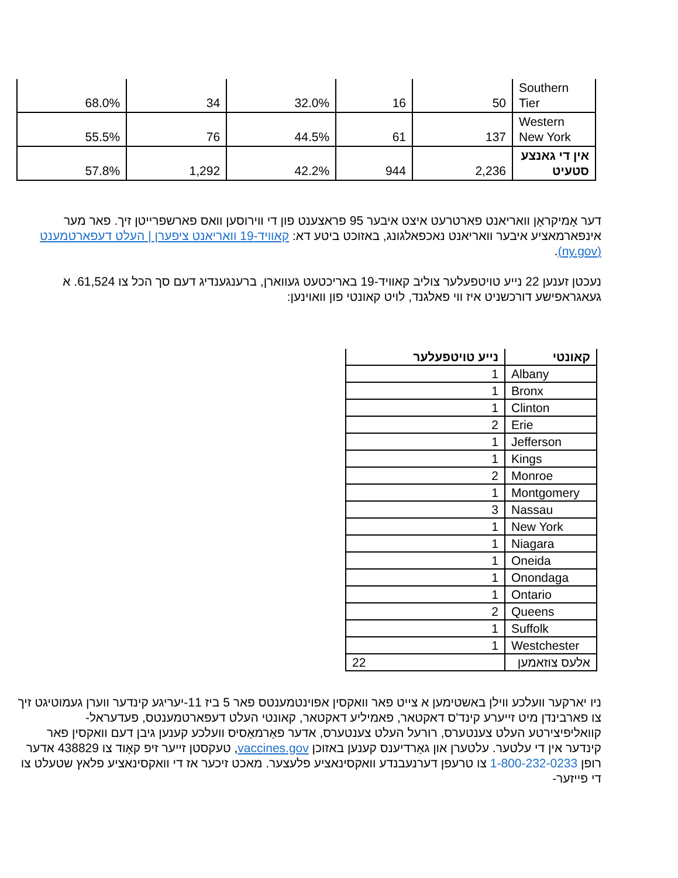| Southern Tier | 50 | 16 | 32.0% | 34 | 68.0% |
| Western New York | 137 | 61 | 44.5% | 76 | 55.5% |
| אין די גאנצע סטעיט | 2,236 | 944 | 42.2% | 1,292 | 57.8% |
דער אָמיקראָן וואריאנט פארטרעט איצט איבער 95 פראצענט פון די ווירוסען וואס פארשפרייטן זיך. פאר מער אינפארמאציע איבער וואריאנט נאכפאלגונג, באזוכט ביטע דא: קאוויד-19 וואריאנט ציפערן | העלט דעפארטמענט (ny.gov).
נעכטן זענען 22 נייע טויטפעלער צוליב קאוויד-19 באריכטעט געווארן, ברענגענדיג דעם סך הכל צו 61,524. א געאגראפישע דורכשניט איז ווי פאלגנד, לויט קאונטי פון וואוינען:
| קאונטי | נייע טויטפעלער |
| --- | --- |
| Albany | 1 |
| Bronx | 1 |
| Clinton | 1 |
| Erie | 2 |
| Jefferson | 1 |
| Kings | 1 |
| Monroe | 2 |
| Montgomery | 1 |
| Nassau | 3 |
| New York | 1 |
| Niagara | 1 |
| Oneida | 1 |
| Onondaga | 1 |
| Ontario | 1 |
| Queens | 2 |
| Suffolk | 1 |
| Westchester | 1 |
| אלעס צוזאמען | 22 |
ניו יארקער וועלכע ווילן באשטימען א צייט פאר וואקסין אפוינטמענטס פאר 5 ביז 11-יעריגע קינדער ווערן געמוטיגט זיך צו פארבינדן מיט זייערע קינד'ס דאקטאר, פאמיליע דאקטאר, קאונטי העלט דעפארטמענטס, פעדעראל-קוואליפיצירטע העלט צענטערס, רורעל העלט צענטערס, אדער פאַרמאַסיס וועלכע קענען גיבן דעם וואקסין פאר קינדער אין די עלטער. עלטערן און גאַרדיענס קענען באזוכן vaccines.gov, טעקסטן זייער זיפ קאָוד צו 438829 אדער רופן 1-800-232-0233 צו טרעפן דערנעבנדע וואקסינאציע פלעצער. מאכט זיכער אז די וואקסינאציע פלאץ שטעלט צו די פייזער-